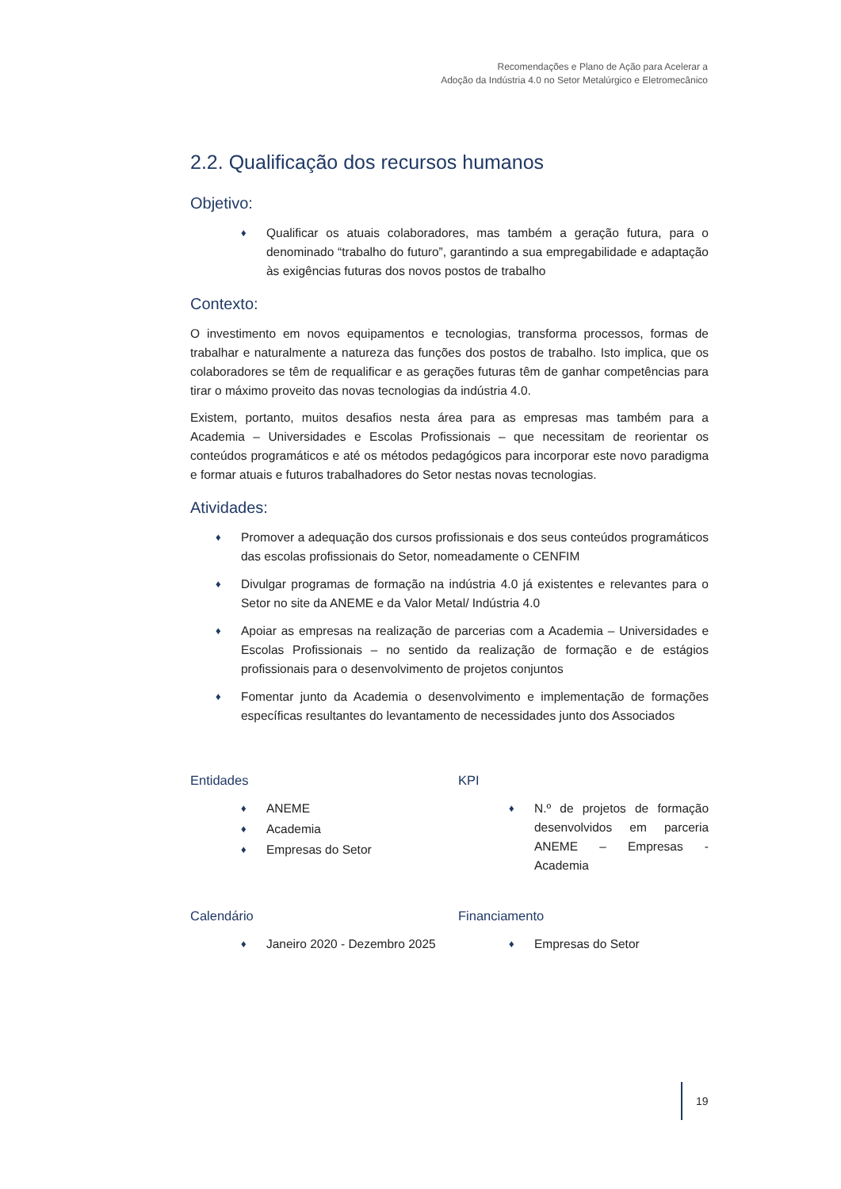Recomendações e Plano de Ação para Acelerar a
Adoção da Indústria 4.0 no Setor Metalúrgico e Eletromecânico
2.2. Qualificação dos recursos humanos
Objetivo:
♦ Qualificar os atuais colaboradores, mas também a geração futura, para o denominado “trabalho do futuro”, garantindo a sua empregabilidade e adaptação às exigências futuras dos novos postos de trabalho
Contexto:
O investimento em novos equipamentos e tecnologias, transforma processos, formas de trabalhar e naturalmente a natureza das funções dos postos de trabalho. Isto implica, que os colaboradores se têm de requalificar e as gerações futuras têm de ganhar competências para tirar o máximo proveito das novas tecnologias da indústria 4.0.
Existem, portanto, muitos desafios nesta área para as empresas mas também para a Academia – Universidades e Escolas Profissionais – que necessitam de reorientar os conteúdos programáticos e até os métodos pedagógicos para incorporar este novo paradigma e formar atuais e futuros trabalhadores do Setor nestas novas tecnologias.
Atividades:
♦ Promover a adequação dos cursos profissionais e dos seus conteúdos programáticos das escolas profissionais do Setor, nomeadamente o CENFIM
♦ Divulgar programas de formação na indústria 4.0 já existentes e relevantes para o Setor no site da ANEME e da Valor Metal/ Indústria 4.0
♦ Apoiar as empresas na realização de parcerias com a Academia – Universidades e Escolas Profissionais – no sentido da realização de formação e de estágios profissionais para o desenvolvimento de projetos conjuntos
♦ Fomentar junto da Academia o desenvolvimento e implementação de formações específicas resultantes do levantamento de necessidades junto dos Associados
Entidades
♦ ANEME
♦ Academia
♦ Empresas do Setor
KPI
♦ N.º de projetos de formação desenvolvidos em parceria ANEME – Empresas - Academia
Calendário
♦ Janeiro 2020 - Dezembro 2025
Financiamento
♦ Empresas do Setor
19